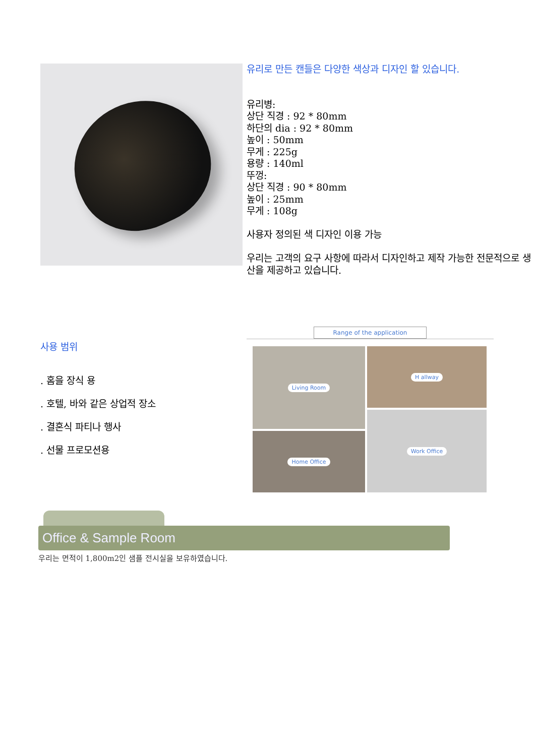유리로 만든 캔들은 다양한 색상과 디자인 할 있습니다.
유리병:
상단 직경 : 92 * 80mm
하단의 dia : 92 * 80mm
높이 : 50mm
무게 : 225g
용량 : 140ml
뚜껑:
상단 직경 : 90 * 80mm
높이 : 25mm
무게 : 108g
사용자 정의된 색 디자인 이용 가능
우리는 고객의 요구 사항에 따라서 디자인하고 제작 가능한 전문적으로 생산을 제공하고 있습니다.
사용 범위
. 홈을 장식 용
. 호텔, 바와 같은 상업적 장소
. 결혼식 파티나 행사
. 선물 프로모션용
Range of the application
Living Room
H allway
Home Office
Work Office
Office & Sample Room
우리는 면적이 1,800m2인 샘플 전시실을 보유하였습니다.